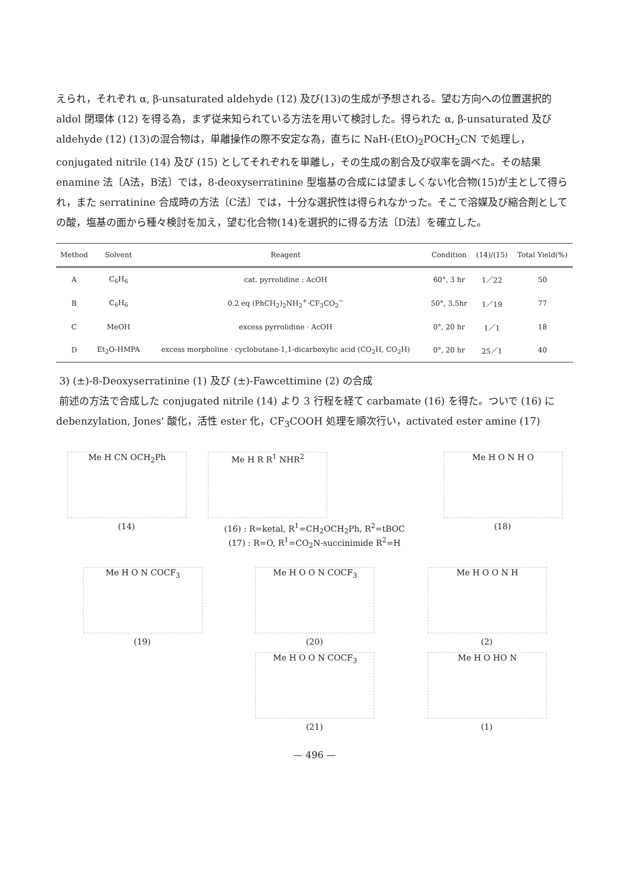えられ，それぞれ α, β-unsaturated aldehyde (12) 及び(13)の生成が予想される。望む方向への位置選択的 aldol 閉環体 (12) を得る為，まず従来知られている方法を用いて検討した。得られた α, β-unsaturated 及び aldehyde (12) (13)の混合物は，単離操作の際不安定な為，直ちに NaH-(EtO)<sub>2</sub>POCH<sub>2</sub>CN で処理し，conjugated nitrile (14) 及び (15) としてそれぞれを単離し，その生成の割合及び収率を調べた。その結果 enamine 法〔A法，B法〕では，8-deoxyserratinine 型塩基の合成には望ましくない化合物(15)が主として得られ，また serratinine 合成時の方法〔C法〕では，十分な選択性は得られなかった。そこで溶媒及び縮合剤としての酸，塩基の面から種々検討を加え，望む化合物(14)を選択的に得る方法〔D法〕を確立した。
| Method | Solvent | Reagent | Condition | (14)/(15) | Total Yield(%) |
| --- | --- | --- | --- | --- | --- |
| A | C<sub>6</sub>H<sub>6</sub> | cat. pyrrolidine : AcOH | 60°, 3 hr | 1／22 | 50 |
| B | C<sub>6</sub>H<sub>6</sub> | 0.2 eq (PhCH<sub>2</sub>)<sub>2</sub>NH<sub>2</sub><sup>+</sup>·CF<sub>3</sub>CO<sub>2</sub><sup>−</sup> | 50°, 3.5hr | 1／19 | 77 |
| C | MeOH | excess pyrrolidine · AcOH | 0°, 20 hr | 1／1 | 18 |
| D | Et<sub>2</sub>O-HMPA | excess morpholine · cyclobutane-1,1-dicarboxylic acid (CO<sub>2</sub>H, CO<sub>2</sub>H) | 0°, 20 hr | 25／1 | 40 |
3) (±)-8-Deoxyserratinine (1) 及び (±)-Fawcettimine (2) の合成
前述の方法で合成した conjugated nitrile (14) より 3 行程を経て carbamate (16) を得た。ついで (16) に debenzylation, Jones' 酸化，活性 ester 化，CF<sub>3</sub>COOH 処理を順次行い，activated ester amine (17)
Me H CN OCH<sub>2</sub>Ph
(14)
Me H R R<sup>1</sup> NHR<sup>2</sup>
(16) : R=ketal, R<sup>1</sup>=CH<sub>2</sub>OCH<sub>2</sub>Ph, R<sup>2</sup>=tBOC
(17) : R=O, R<sup>1</sup>=CO<sub>2</sub>N-succinimide R<sup>2</sup>=H
Me H O N H O
(18)
Me H O N COCF<sub>3</sub>
(19)
Me H O O N COCF<sub>3</sub>
(20)
Me H O O N COCF<sub>3</sub>
(21)
Me H O O N H
(2)
Me H O HO N
(1)
— 496 —